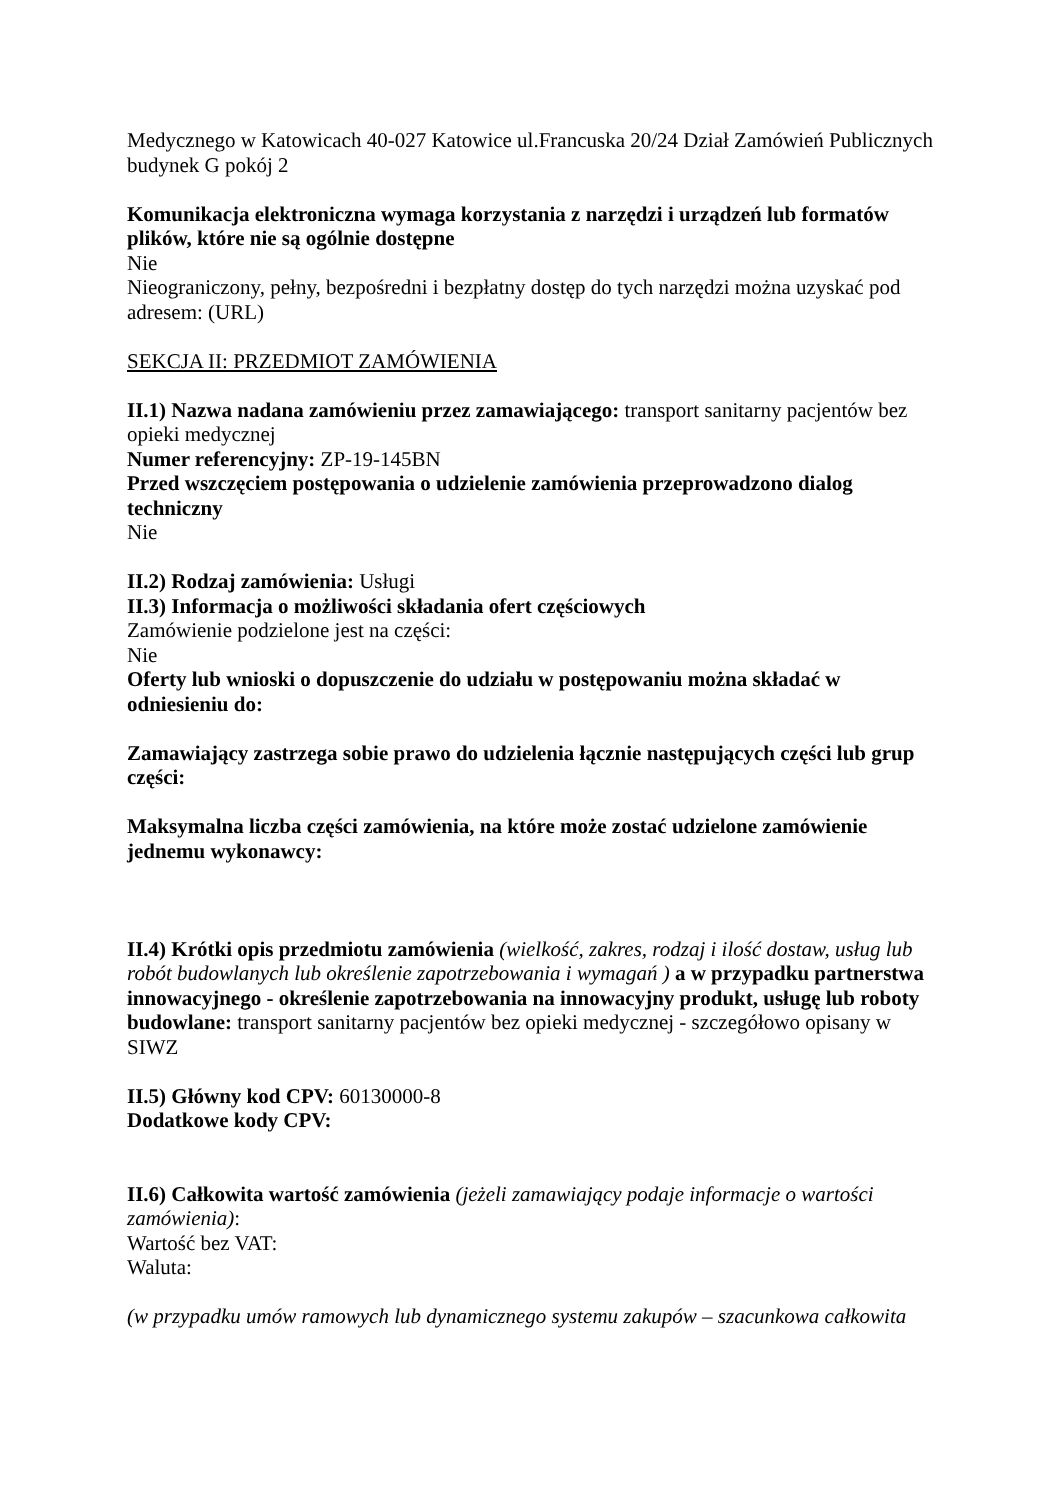Medycznego w Katowicach 40-027 Katowice ul.Francuska 20/24 Dział Zamówień Publicznych budynek G pokój 2
Komunikacja elektroniczna wymaga korzystania z narzędzi i urządzeń lub formatów plików, które nie są ogólnie dostępne
Nie
Nieograniczony, pełny, bezpośredni i bezpłatny dostęp do tych narzędzi można uzyskać pod adresem: (URL)
SEKCJA II: PRZEDMIOT ZAMÓWIENIA
II.1) Nazwa nadana zamówieniu przez zamawiającego: transport sanitarny pacjentów bez opieki medycznej
Numer referencyjny: ZP-19-145BN
Przed wszczęciem postępowania o udzielenie zamówienia przeprowadzono dialog techniczny
Nie
II.2) Rodzaj zamówienia: Usługi
II.3) Informacja o możliwości składania ofert częściowych
Zamówienie podzielone jest na części:
Nie
Oferty lub wnioski o dopuszczenie do udziału w postępowaniu można składać w odniesieniu do:
Zamawiający zastrzega sobie prawo do udzielenia łącznie następujących części lub grup części:
Maksymalna liczba części zamówienia, na które może zostać udzielone zamówienie jednemu wykonawcy:
II.4) Krótki opis przedmiotu zamówienia (wielkość, zakres, rodzaj i ilość dostaw, usług lub robót budowlanych lub określenie zapotrzebowania i wymagań ) a w przypadku partnerstwa innowacyjnego - określenie zapotrzebowania na innowacyjny produkt, usługę lub roboty budowlane: transport sanitarny pacjentów bez opieki medycznej - szczegółowo opisany w SIWZ
II.5) Główny kod CPV: 60130000-8
Dodatkowe kody CPV:
II.6) Całkowita wartość zamówienia (jeżeli zamawiający podaje informacje o wartości zamówienia):
Wartość bez VAT:
Waluta:
(w przypadku umów ramowych lub dynamicznego systemu zakupów – szacunkowa całkowita